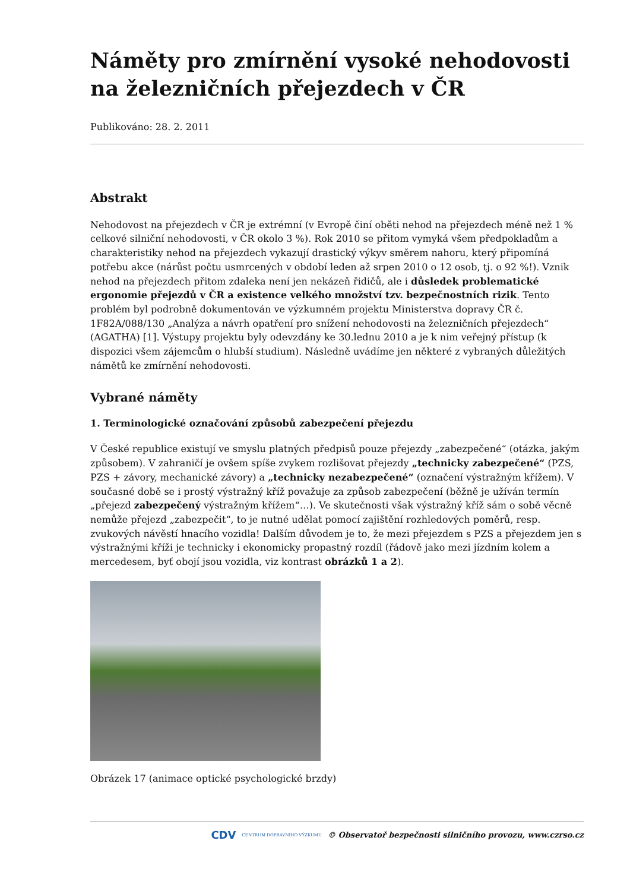Náměty pro zmírnění vysoké nehodovosti na železničních přejezdech v ČR
Publikováno: 28. 2. 2011
Abstrakt
Nehodovost na přejezdech v ČR je extrémní (v Evropě činí oběti nehod na přejezdech méně než 1 % celkové silniční nehodovosti, v ČR okolo 3 %). Rok 2010 se přitom vymyká všem předpokladům a charakteristiky nehod na přejezdech vykazují drastický výkyv směrem nahoru, který připomíná potřebu akce (nárůst počtu usmrcených v období leden až srpen 2010 o 12 osob, tj. o 92 %!). Vznik nehod na přejezdech přitom zdaleka není jen nekázeň řidičů, ale i důsledek problematické ergonomie přejezdů v ČR a existence velkého množství tzv. bezpečnostních rizik. Tento problém byl podrobně dokumentován ve výzkumném projektu Ministerstva dopravy ČR č. 1F82A/088/130 „Analýza a návrh opatření pro snížení nehodovosti na železničních přejezdech“ (AGATHA) [1]. Výstupy projektu byly odevzdány ke 30.lednu 2010 a je k nim veřejný přístup (k dispozici všem zájemcům o hlubší studium). Následně uvádíme jen některé z vybraných důležitých námětů ke zmírnění nehodovosti.
Vybrané náměty
1. Terminologické označování způsobů zabezpečení přejezdu
V České republice existují ve smyslu platných předpisů pouze přejezdy „zabezpečené“ (otázka, jakým způsobem). V zahraničí je ovšem spíše zvykem rozlišovat přejezdy „technicky zabezpečené“ (PZS, PZS + závory, mechanické závory) a „technicky nezabezpečené“ (označení výstražným křížem). V současné době se i prostý výstražný kříž považuje za způsob zabezpečení (běžně je užíván termín „přejezd zabezpečený výstražným křížem“…). Ve skutečnosti však výstražný kříž sám o sobě věcně nemůže přejezd „zabezpečit“, to je nutné udělat pomocí zajištění rozhledových poměrů, resp. zvukových návěstí hnacího vozidla! Dalším důvodem je to, že mezi přejezdem s PZS a přejezdem jen s výstražnými kříži je technicky i ekonomicky propastný rozdíl (řádově jako mezi jízdním kolem a mercedesem, byť obojí jsou vozidla, viz kontrast obrázků 1 a 2).
Obrázek 17 (animace optické psychologické brzdy)
CDV CENTRUM DOPRAVNÍHO VÝZKUMU © Observatoř bezpečnosti silničního provozu, www.czrso.cz